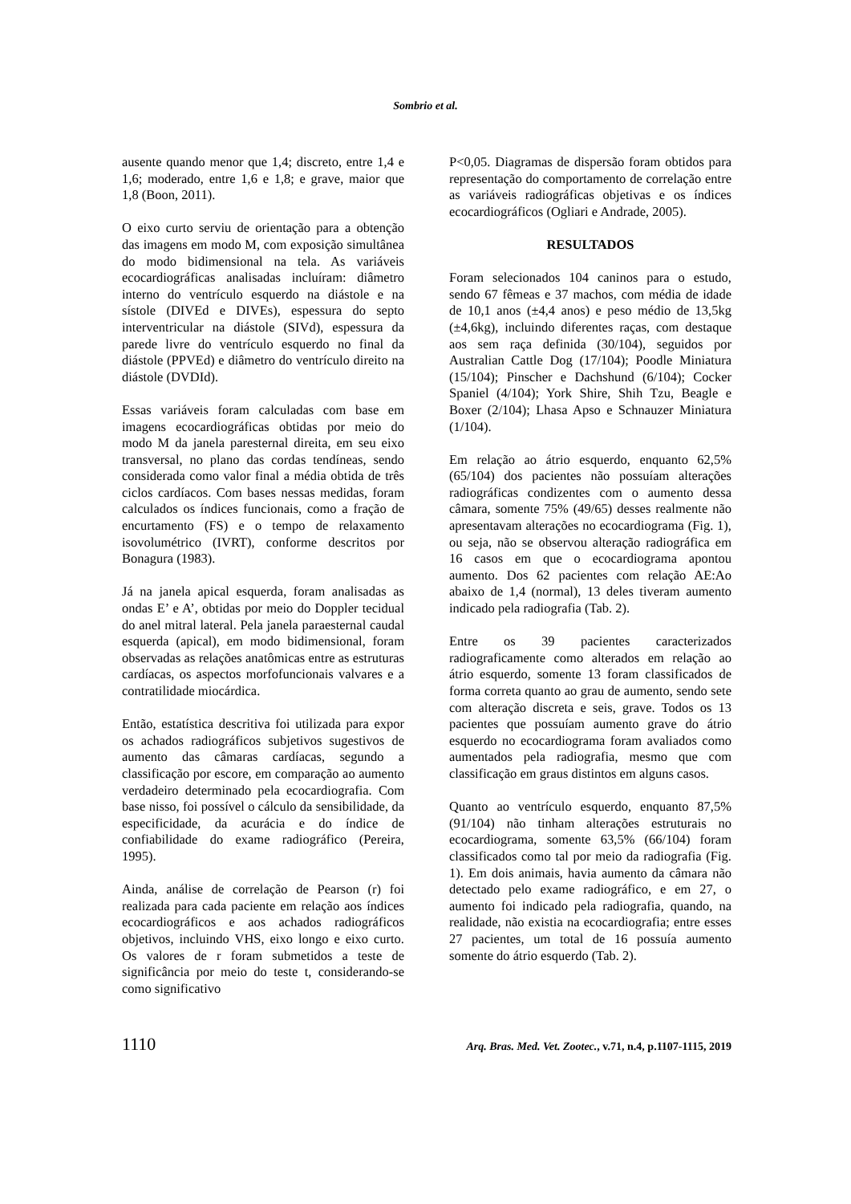Sombrio et al.
ausente quando menor que 1,4; discreto, entre 1,4 e 1,6; moderado, entre 1,6 e 1,8; e grave, maior que 1,8 (Boon, 2011).
O eixo curto serviu de orientação para a obtenção das imagens em modo M, com exposição simultânea do modo bidimensional na tela. As variáveis ecocardiográficas analisadas incluíram: diâmetro interno do ventrículo esquerdo na diástole e na sístole (DIVEd e DIVEs), espessura do septo interventricular na diástole (SIVd), espessura da parede livre do ventrículo esquerdo no final da diástole (PPVEd) e diâmetro do ventrículo direito na diástole (DVDId).
Essas variáveis foram calculadas com base em imagens ecocardiográficas obtidas por meio do modo M da janela paresternal direita, em seu eixo transversal, no plano das cordas tendíneas, sendo considerada como valor final a média obtida de três ciclos cardíacos. Com bases nessas medidas, foram calculados os índices funcionais, como a fração de encurtamento (FS) e o tempo de relaxamento isovolumétrico (IVRT), conforme descritos por Bonagura (1983).
Já na janela apical esquerda, foram analisadas as ondas E’ e A’, obtidas por meio do Doppler tecidual do anel mitral lateral. Pela janela paraesternal caudal esquerda (apical), em modo bidimensional, foram observadas as relações anatômicas entre as estruturas cardíacas, os aspectos morfofuncionais valvares e a contratilidade miocárdica.
Então, estatística descritiva foi utilizada para expor os achados radiográficos subjetivos sugestivos de aumento das câmaras cardíacas, segundo a classificação por escore, em comparação ao aumento verdadeiro determinado pela ecocardiografia. Com base nisso, foi possível o cálculo da sensibilidade, da especificidade, da acurácia e do índice de confiabilidade do exame radiográfico (Pereira, 1995).
Ainda, análise de correlação de Pearson (r) foi realizada para cada paciente em relação aos índices ecocardiográficos e aos achados radiográficos objetivos, incluindo VHS, eixo longo e eixo curto. Os valores de r foram submetidos a teste de significância por meio do teste t, considerando-se como significativo
P<0,05. Diagramas de dispersão foram obtidos para representação do comportamento de correlação entre as variáveis radiográficas objetivas e os índices ecocardiográficos (Ogliari e Andrade, 2005).
RESULTADOS
Foram selecionados 104 caninos para o estudo, sendo 67 fêmeas e 37 machos, com média de idade de 10,1 anos (±4,4 anos) e peso médio de 13,5kg (±4,6kg), incluindo diferentes raças, com destaque aos sem raça definida (30/104), seguidos por Australian Cattle Dog (17/104); Poodle Miniatura (15/104); Pinscher e Dachshund (6/104); Cocker Spaniel (4/104); York Shire, Shih Tzu, Beagle e Boxer (2/104); Lhasa Apso e Schnauzer Miniatura (1/104).
Em relação ao átrio esquerdo, enquanto 62,5% (65/104) dos pacientes não possuíam alterações radiográficas condizentes com o aumento dessa câmara, somente 75% (49/65) desses realmente não apresentavam alterações no ecocardiograma (Fig. 1), ou seja, não se observou alteração radiográfica em 16 casos em que o ecocardiograma apontou aumento. Dos 62 pacientes com relação AE:Ao abaixo de 1,4 (normal), 13 deles tiveram aumento indicado pela radiografia (Tab. 2).
Entre os 39 pacientes caracterizados radiograficamente como alterados em relação ao átrio esquerdo, somente 13 foram classificados de forma correta quanto ao grau de aumento, sendo sete com alteração discreta e seis, grave. Todos os 13 pacientes que possuíam aumento grave do átrio esquerdo no ecocardiograma foram avaliados como aumentados pela radiografia, mesmo que com classificação em graus distintos em alguns casos.
Quanto ao ventrículo esquerdo, enquanto 87,5% (91/104) não tinham alterações estruturais no ecocardiograma, somente 63,5% (66/104) foram classificados como tal por meio da radiografia (Fig. 1). Em dois animais, havia aumento da câmara não detectado pelo exame radiográfico, e em 27, o aumento foi indicado pela radiografia, quando, na realidade, não existia na ecocardiografia; entre esses 27 pacientes, um total de 16 possuía aumento somente do átrio esquerdo (Tab. 2).
1110 Arq. Bras. Med. Vet. Zootec., v.71, n.4, p.1107-1115, 2019